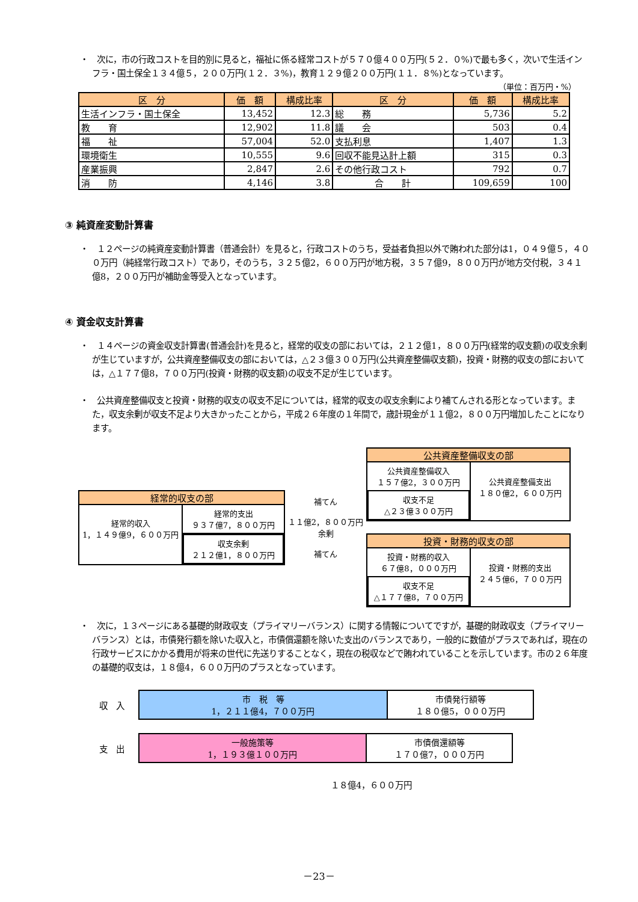・　次に，市の行政コストを目的別に見ると，福祉に係る経常コストが５７０億４００万円(５２．０%)で最も多く，次いで生活インフラ・国土保全１３４億５，２００万円(１２．３%)，教育１２９億２００万円(１１．８%)となっています。
（単位：百万円・%）
| 区 分 | 価 額 | 構成比率 | 区 分 | 価 額 | 構成比率 |
| --- | --- | --- | --- | --- | --- |
| 生活インフラ・国土保全 | 13,452 | 12.3 | 総 務 | 5,736 | 5.2 |
| 教 育 | 12,902 | 11.8 | 議 会 | 503 | 0.4 |
| 福 祉 | 57,004 | 52.0 | 支払利息 | 1,407 | 1.3 |
| 環境衛生 | 10,555 | 9.6 | 回収不能見込計上額 | 315 | 0.3 |
| 産業振興 | 2,847 | 2.6 | その他行政コスト | 792 | 0.7 |
| 消 防 | 4,146 | 3.8 | 合 計 | 109,659 | 100 |
③ 純資産変動計算書
・　１２ページの純資産変動計算書（普通会計）を見ると，行政コストのうち，受益者負担以外で賄われた部分は1，０４９億５，４００万円（純経常行政コスト）であり，そのうち，３２５億2，６００万円が地方税，３５７億9，８００万円が地方交付税，３４１億8，２００万円が補助金等受入となっています。
④ 資金収支計算書
・　１４ページの資金収支計算書(普通会計)を見ると，経常的収支の部においては，２１２億1，８００万円(経常的収支額)の収支余剰が生じていますが，公共資産整備収支の部においては，△２３億３００万円(公共資産整備収支額)，投資・財務的収支の部においては，△１７７億8，７００万円(投資・財務的収支額)の収支不足が生じています。
・　公共資産整備収支と投資・財務的収支の収支不足については，経常的収支の収支余剰により補てんされる形となっています。また，収支余剰が収支不足より大きかったことから，平成２６年度の１年間で，歳計現金が１１億2，８００万円増加したことになります。
経常的収支の部
経常的収入
1，１４９億9，６００万円
経常的支出
９３７億7，８００万円
収支余剰
２１２億1，８００万円
補てん
１１億2，８００万円
余剰
補てん
公共資産整備収支の部
公共資産整備収入
１５７億2，３００万円
収支不足
△２３億３００万円
公共資産整備支出
１８０億2，６００万円
投資・財務的収支の部
投資・財務的収入
６７億8，０００万円
収支不足
△１７７億8，７００万円
投資・財務的支出
２４５億6，７００万円
・　次に，１３ページにある基礎的財政収支（プライマリーバランス）に関する情報についてですが，基礎的財政収支（プライマリーバランス）とは，市債発行額を除いた収入と，市債償還額を除いた支出のバランスであり，一般的に数値がプラスであれば，現在の行政サービスにかかる費用が将来の世代に先送りすることなく，現在の税収などで賄われていることを示しています。市の２６年度の基礎的収支は，１８億4，６００万円のプラスとなっています。
収　入
市　税　等
1，２１１億4，７００万円
市債発行額等
１８０億5，０００万円
支　出
一般施策等
1，１９３億１００万円
市債償還額等
１７０億7，０００万円
１８億4，６００万円
－23－